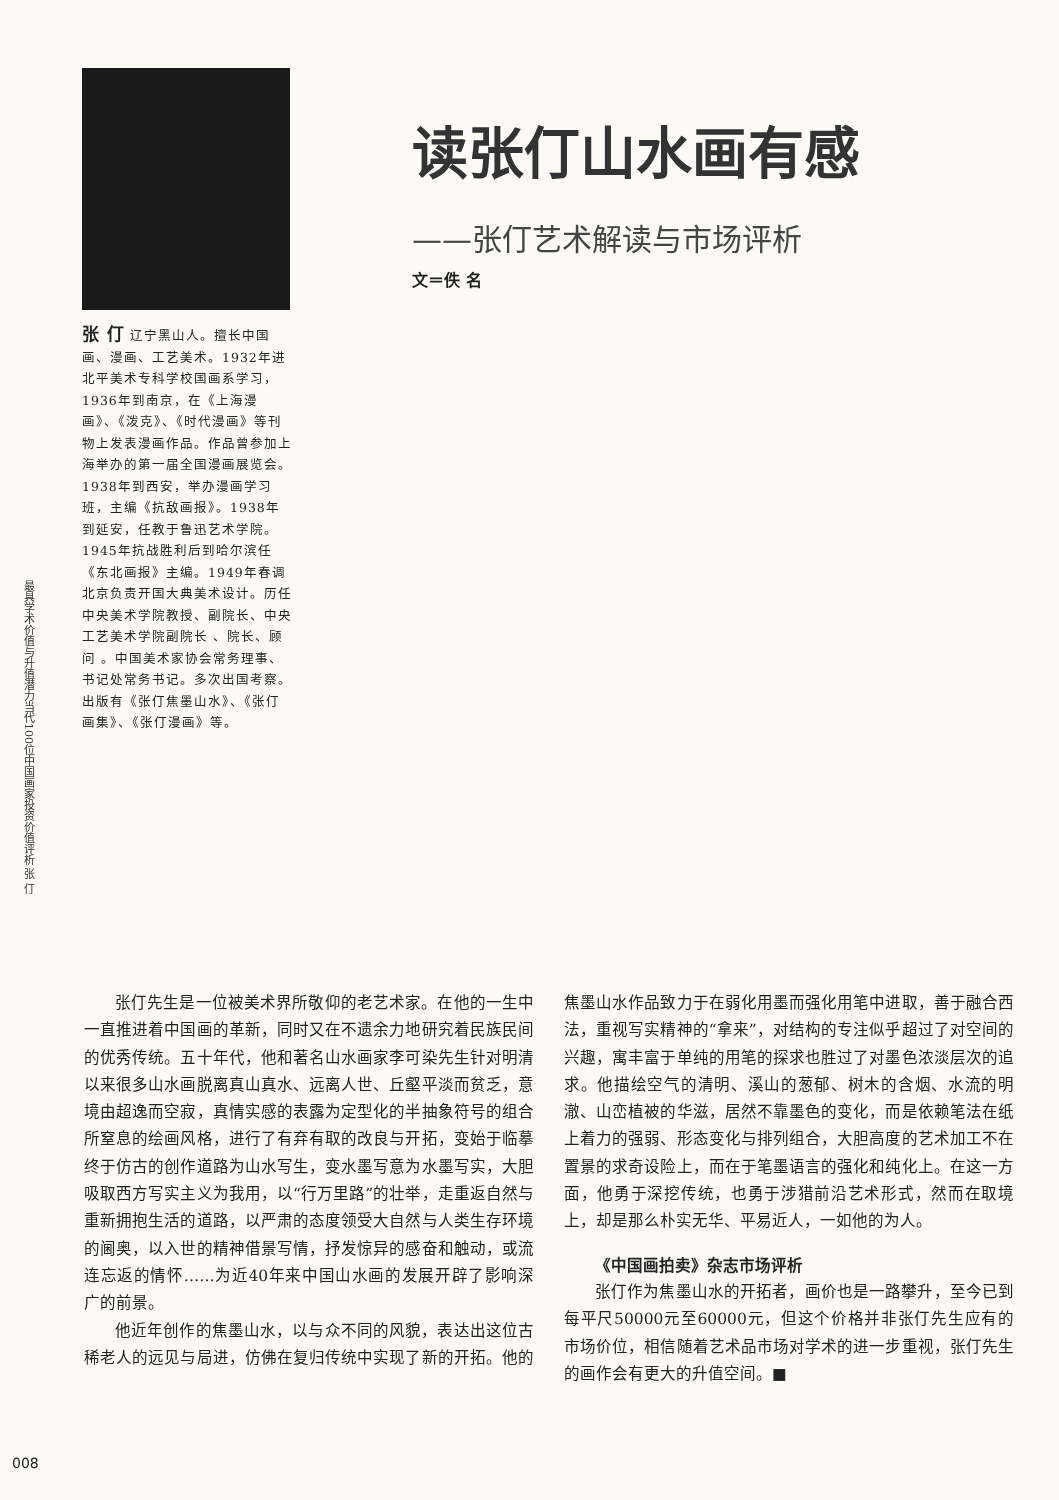最具学术价值与升值潜力当代100位中国画家投资价值评析 张 仃
张 仃 辽宁黑山人。擅长中国画、漫画、工艺美术。1932年进北平美术专科学校国画系学习，1936年到南京，在《上海漫画》、《泼克》、《时代漫画》等刊物上发表漫画作品。作品曾参加上海举办的第一届全国漫画展览会。1938年到西安，举办漫画学习班，主编《抗敌画报》。1938年到延安，任教于鲁迅艺术学院。1945年抗战胜利后到哈尔滨任《东北画报》主编。1949年春调北京负责开国大典美术设计。历任中央美术学院教授、副院长、中央工艺美术学院副院长 、院长、顾问 。中国美术家协会常务理事、书记处常务书记。多次出国考察。出版有《张仃焦墨山水》、《张仃画集》、《张仃漫画》等。
读张仃山水画有感
——张仃艺术解读与市场评析
文＝佚 名
张仃先生是一位被美术界所敬仰的老艺术家。在他的一生中一直推进着中国画的革新，同时又在不遗余力地研究着民族民间的优秀传统。五十年代，他和著名山水画家李可染先生针对明清以来很多山水画脱离真山真水、远离人世、丘壑平淡而贫乏，意境由超逸而空寂，真情实感的表露为定型化的半抽象符号的组合所窒息的绘画风格，进行了有弃有取的改良与开拓，变始于临摹终于仿古的创作道路为山水写生，变水墨写意为水墨写实，大胆吸取西方写实主义为我用，以“行万里路”的壮举，走重返自然与重新拥抱生活的道路，以严肃的态度领受大自然与人类生存环境的阃奥，以入世的精神借景写情，抒发惊异的感奋和触动，或流连忘返的情怀……为近40年来中国山水画的发展开辟了影响深广的前景。
他近年创作的焦墨山水，以与众不同的风貌，表达出这位古稀老人的远见与局进，仿佛在复归传统中实现了新的开拓。他的焦墨山水作品致力于在弱化用墨而强化用笔中进取，善于融合西法，重视写实精神的“拿来”，对结构的专注似乎超过了对空间的兴趣，寓丰富于单纯的用笔的探求也胜过了对墨色浓淡层次的追求。他描绘空气的清明、溪山的葱郁、树木的含烟、水流的明澈、山峦植被的华滋，居然不靠墨色的变化，而是依赖笔法在纸上着力的强弱、形态变化与排列组合，大胆高度的艺术加工不在置景的求奇设险上，而在于笔墨语言的强化和纯化上。在这一方面，他勇于深挖传统，也勇于涉猎前沿艺术形式，然而在取境上，却是那么朴实无华、平易近人，一如他的为人。
《中国画拍卖》杂志市场评析
张仃作为焦墨山水的开拓者，画价也是一路攀升，至今已到每平尺50000元至60000元，但这个价格并非张仃先生应有的市场价位，相信随着艺术品市场对学术的进一步重视，张仃先生的画作会有更大的升值空间。■
008